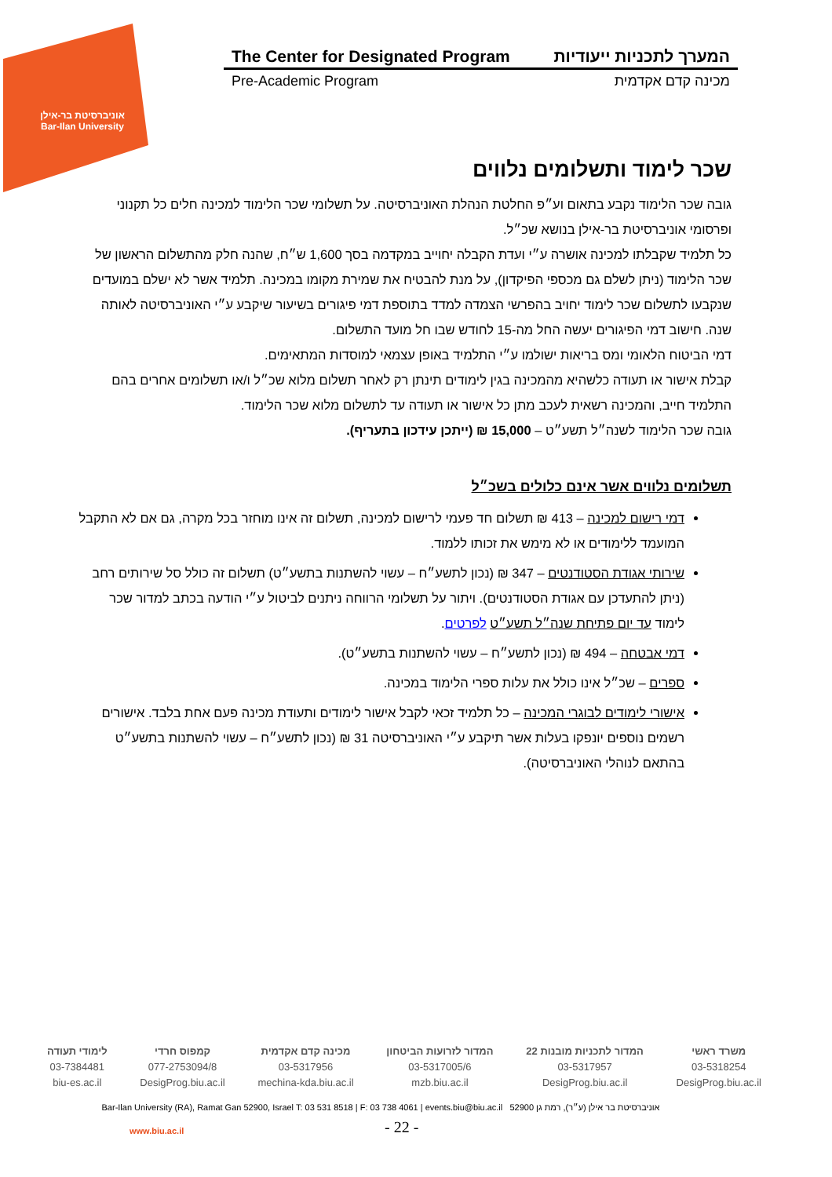אוניברסיטת בר-אילן
Bar-Ilan University
The Center for Designated Program המערך לתכניות ייעודיות
Pre-Academic Program מכינה קדם אקדמית
שכר לימוד ותשלומים נלווים
גובה שכר הלימוד נקבע בתאום וע״פ החלטת הנהלת האוניברסיטה. על תשלומי שכר הלימוד למכינה חלים כל תקנוני ופרסומי אוניברסיטת בר-אילן בנושא שכ״ל.
כל תלמיד שקבלתו למכינה אושרה ע״י ועדת הקבלה יחוייב במקדמה בסך 1,600 ש״ח, שהנה חלק מהתשלום הראשון של שכר הלימוד (ניתן לשלם גם מכספי הפיקדון), על מנת להבטיח את שמירת מקומו במכינה. תלמיד אשר לא ישלם במועדים שנקבעו לתשלום שכר לימוד יחויב בהפרשי הצמדה למדד בתוספת דמי פיגורים בשיעור שיקבע ע״י האוניברסיטה לאותה שנה. חישוב דמי הפיגורים יעשה החל מה-15 לחודש שבו חל מועד התשלום.
דמי הביטוח הלאומי ומס בריאות ישולמו ע״י התלמיד באופן עצמאי למוסדות המתאימים.
קבלת אישור או תעודה כלשהיא מהמכינה בגין לימודים תינתן רק לאחר תשלום מלוא שכ״ל ו/או תשלומים אחרים בהם התלמיד חייב, והמכינה רשאית לעכב מתן כל אישור או תעודה עד לתשלום מלוא שכר הלימוד.
גובה שכר הלימוד לשנה״ל תשע״ט – 15,000 ₪ (ייתכן עידכון בתעריף).
תשלומים נלווים אשר אינם כלולים בשכ״ל
דמי רישום למכינה – 413 ₪ תשלום חד פעמי לרישום למכינה, תשלום זה אינו מוחזר בכל מקרה, גם אם לא התקבל המועמד ללימודים או לא מימש את זכותו ללמוד.
שירותי אגודת הסטודנטים – 347 ₪ (נכון לתשע״ח – עשוי להשתנות בתשע״ט) תשלום זה כולל סל שירותים רחב (ניתן להתעדכן עם אגודת הסטודנטים). ויתור על תשלומי הרווחה ניתנים לביטול ע״י הודעה בכתב למדור שכר לימוד עד יום פתיחת שנה״ל תשע״ט לפרטים.
דמי אבטחה – 494 ₪ (נכון לתשע״ח – עשוי להשתנות בתשע״ט).
ספרים – שכ״ל אינו כולל את עלות ספרי הלימוד במכינה.
אישורי לימודים לבוגרי המכינה – כל תלמיד זכאי לקבל אישור לימודים ותעודת מכינה פעם אחת בלבד. אישורים רשמים נוספים יונפקו בעלות אשר תיקבע ע״י האוניברסיטה 31 ₪ (נכון לתשע״ח – עשוי להשתנות בתשע״ט בהתאם לנוהלי האוניברסיטה).
משרד ראשי
03-5318254
DesigProg.biu.ac.il
המדור לתכניות מובנות 22
03-5317957
DesigProg.biu.ac.il
המדור לזרועות הביטחון
03-5317005/6
mzb.biu.ac.il
מכינה קדם אקדמית
03-5317956
mechina-kda.biu.ac.il
קמפוס חרדי
077-2753094/8
DesigProg.biu.ac.il
לימודי תעודה
03-7384481
biu-es.ac.il
Bar-Ilan University (RA), Ramat Gan 52900, Israel T: 03 531 8518 | F: 03 738 4061 | events.biu@biu.ac.il אוניברסיטת בר אילן (ע״ר), רמת גן 52900
www.biu.ac.il - 22 -